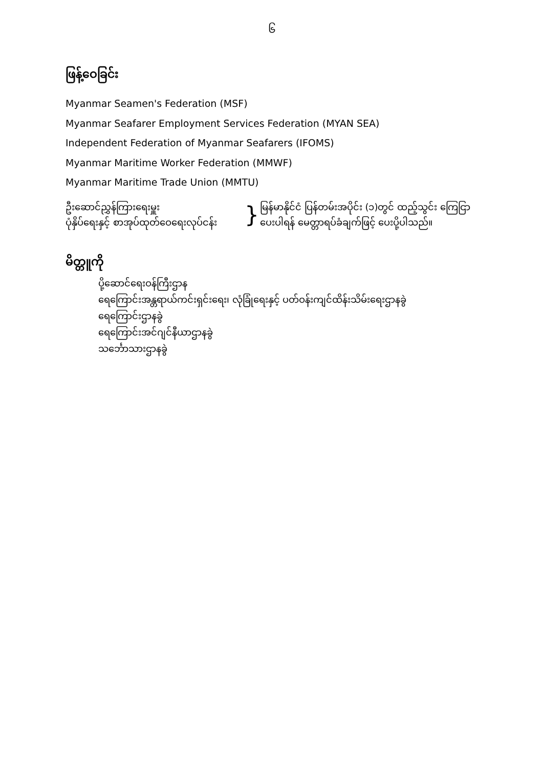၆
ဖြန့်ဝေခြင်း
Myanmar Seamen's Federation (MSF)
Myanmar Seafarer Employment Services Federation (MYAN SEA)
Independent Federation of Myanmar Seafarers (IFOMS)
Myanmar Maritime Worker Federation (MMWF)
Myanmar Maritime Trade Union (MMTU)
ဦးဆောင်ညွှန်ကြားရေးမှူး
ပုံနှိပ်ရေးနှင့် စာအုပ်ထုတ်ဝေရေးလုပ်ငန်း
}
မြန်မာနိုင်ငံ ပြန်တမ်းအပိုင်း (၁)တွင် ထည့်သွင်း ကြေငြာ
ပေးပါရန် မေတ္တာရပ်ခံချက်ဖြင့် ပေးပို့ပါသည်။
မိတ္တူကို
ပို့ဆောင်ရေးဝန်ကြီးဌာန
ရေကြောင်းအန္တရာယ်ကင်းရှင်းရေး၊ လုံခြုံရေးနှင့် ပတ်ဝန်းကျင်ထိန်းသိမ်းရေးဌာနခွဲ
ရေကြောင်းဌာနခွဲ
ရေကြောင်းအင်ဂျင်နီယာဌာနခွဲ
သင်္ဘောသားဌာနခွဲ